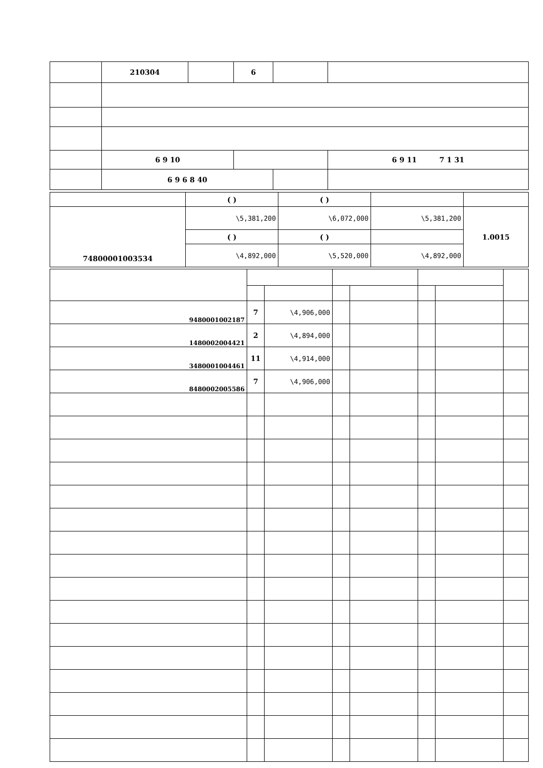| | 210304 | | 6 | | |
| | 6 9 10 | | | | 6 9 11 7 1 31 |
| | 6 9 6 8 40 | | | | |
| | ( ) | ( ) | | |
| 74800001003534 | \5,381,200 | \6,072,000 | \5,381,200 | 1.0015 |
| | ( ) | ( ) | | |
| | \4,892,000 | \5,520,000 | \4,892,000 | |
| 9480001002187 | 7 | \4,906,000 | | | | | |
| 1480002004421 | 2 | \4,894,000 | | | | | |
| 3480001004461 | 11 | \4,914,000 | | | | | |
| 8480002005586 | 7 | \4,906,000 | | | | | |